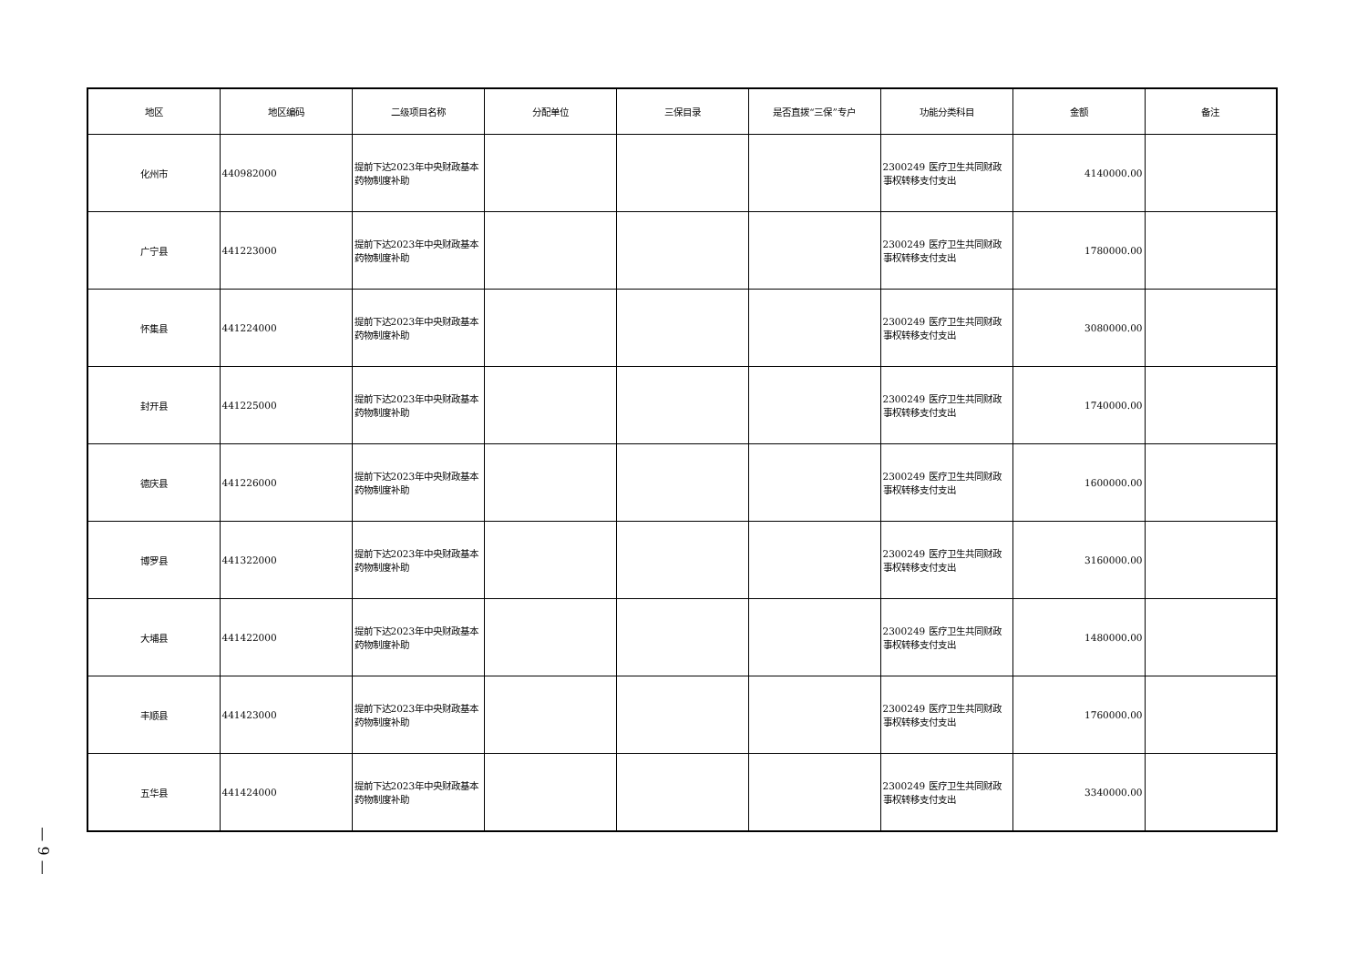— 9 —
| 地区 | 地区编码 | 二级项目名称 | 分配单位 | 三保目录 | 是否直拨“三保”专户 | 功能分类科目 | 金额 | 备注 |
| --- | --- | --- | --- | --- | --- | --- | --- | --- |
| 化州市 | 440982000 | 提前下达2023年中央财政基本药物制度补助 | | | | 2300249 医疗卫生共同财政事权转移支付支出 | 4140000.00 | |
| 广宁县 | 441223000 | 提前下达2023年中央财政基本药物制度补助 | | | | 2300249 医疗卫生共同财政事权转移支付支出 | 1780000.00 | |
| 怀集县 | 441224000 | 提前下达2023年中央财政基本药物制度补助 | | | | 2300249 医疗卫生共同财政事权转移支付支出 | 3080000.00 | |
| 封开县 | 441225000 | 提前下达2023年中央财政基本药物制度补助 | | | | 2300249 医疗卫生共同财政事权转移支付支出 | 1740000.00 | |
| 德庆县 | 441226000 | 提前下达2023年中央财政基本药物制度补助 | | | | 2300249 医疗卫生共同财政事权转移支付支出 | 1600000.00 | |
| 博罗县 | 441322000 | 提前下达2023年中央财政基本药物制度补助 | | | | 2300249 医疗卫生共同财政事权转移支付支出 | 3160000.00 | |
| 大埔县 | 441422000 | 提前下达2023年中央财政基本药物制度补助 | | | | 2300249 医疗卫生共同财政事权转移支付支出 | 1480000.00 | |
| 丰顺县 | 441423000 | 提前下达2023年中央财政基本药物制度补助 | | | | 2300249 医疗卫生共同财政事权转移支付支出 | 1760000.00 | |
| 五华县 | 441424000 | 提前下达2023年中央财政基本药物制度补助 | | | | 2300249 医疗卫生共同财政事权转移支付支出 | 3340000.00 | |